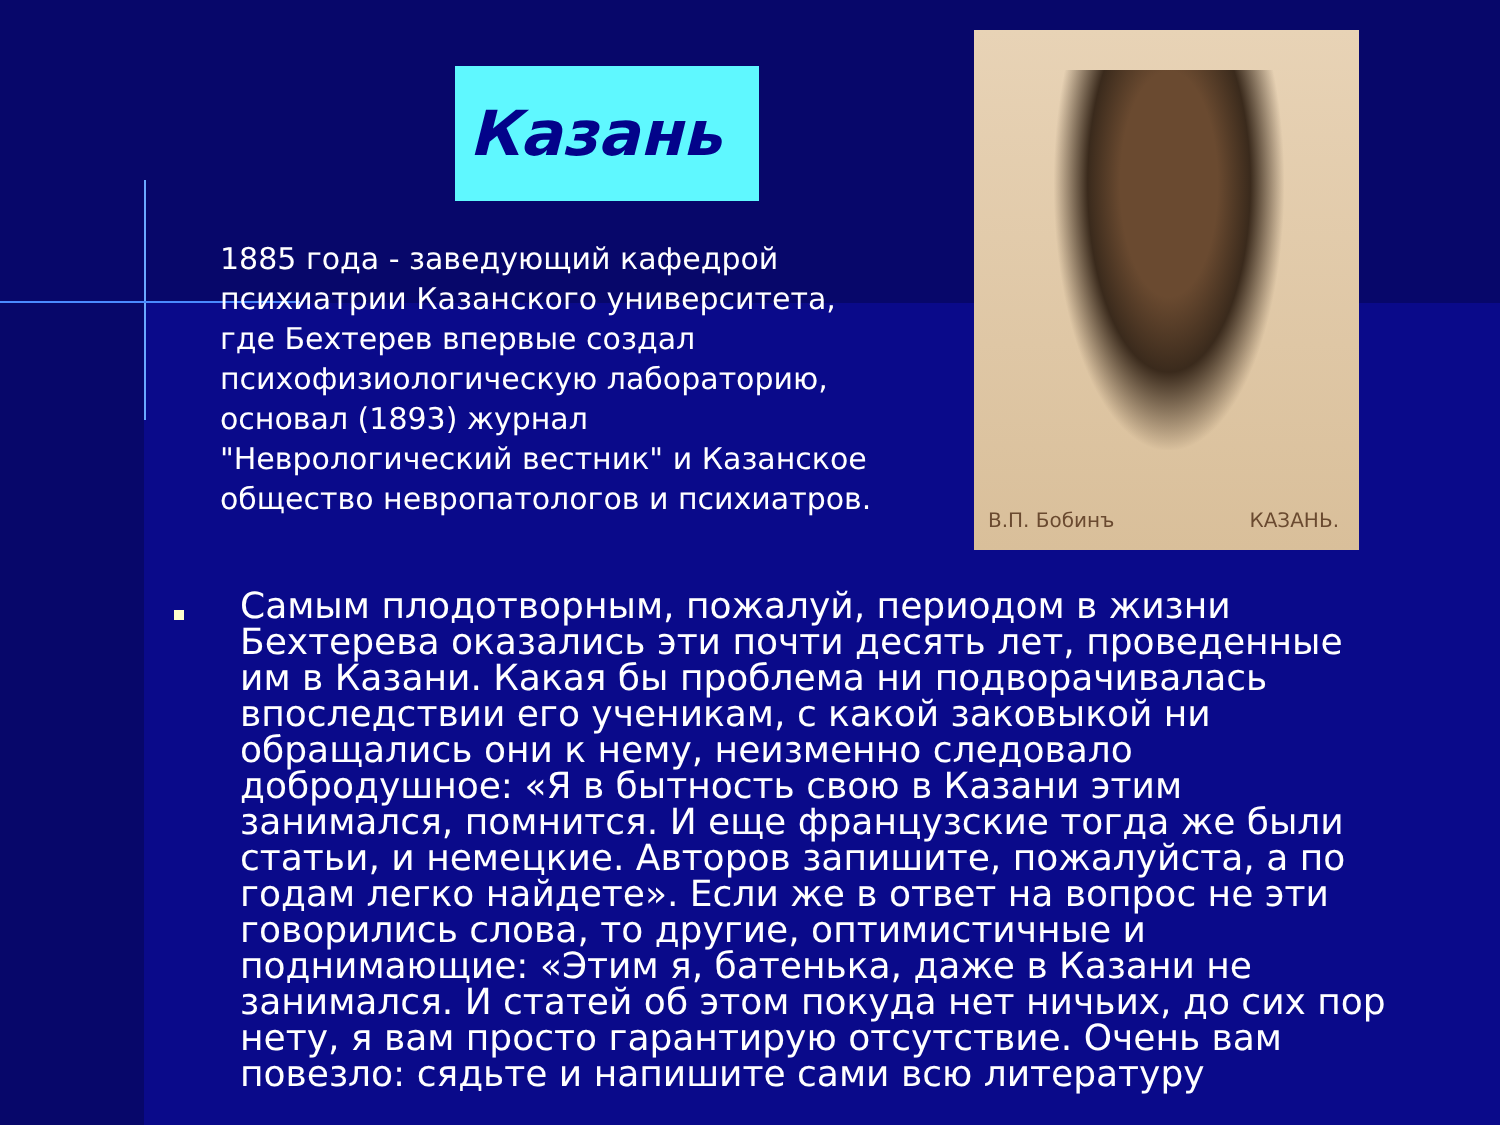Казань
1885 года - заведующий кафедрой психиатрии Казанского университета, где Бехтерев впервые создал психофизиологическую лабораторию, основал (1893) журнал "Неврологический вестник" и Казанское общество невропатологов и психиатров.
В.П. Бобинъ КАЗАНЬ.
Самым плодотворным, пожалуй, периодом в жизни Бехтерева оказались эти почти десять лет, проведенные им в Казани. Какая бы проблема ни подворачивалась впоследствии его ученикам, с какой заковыкой ни обращались они к нему, неизменно следовало добродушное: «Я в бытность свою в Казани этим занимался, помнится. И еще французские тогда же были статьи, и немецкие. Авторов запишите, пожалуйста, а по годам легко найдете». Если же в ответ на вопрос не эти говорились слова, то другие, оптимистичные и поднимающие: «Этим я, батенька, даже в Казани не занимался. И статей об этом покуда нет ничьих, до сих пор нету, я вам просто гарантирую отсутствие. Очень вам повезло: сядьте и напишите сами всю литературу